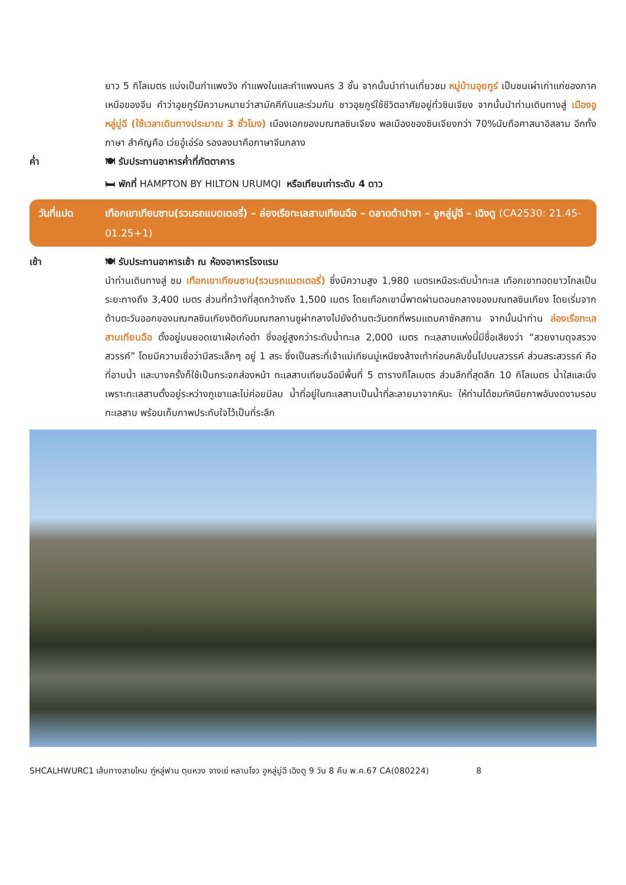ยาว 5 กิโลเมตร แบ่งเป็นกำแพงวัง กำแพงในและกำแพงนคร 3 ชั้น จากนั้นนำท่านเที่ยวชม หมู่บ้านอุยกูร์ เป็นชนเผ่าเก่าแก่ของภาคเหนือของจีน คำว่าอุยกูร์มีความหมายว่าสามัคคีกันและร่วมกัน ชาวอุยกูร์ใช้ชีวิตอาศัยอยู่ทั่วซินเจียง จากนั้นนำท่านเดินทางสู่ เมืองอูหลู่มู่ฉี (ใช้เวลาเดินทางประมาณ 3 ชั่วโมง) เมืองเอกของมณฑลซินเจียง พลเมืองของซินเจียงกว่า 70%นับถือศาสนาอิสลาม อีกทั้งภาษา สำคัญคือ เว่ยอู๋เอ่ร์อ รองลงมาคือภาษาจีนกลาง
ค่ำ 🍽 รับประทานอาหารค่ำที่ภัตตาคาร
🛏 พักที่ HAMPTON BY HILTON URUMQI หรือเทียบเท่าระดับ 4 ดาว
วันที่แปด เทือกเขาเทียนซาน(รวมรถแบตเตอรี่) – ล่องเรือทะเลสาบเทียนฉือ – ตลาดต้าปาจา – อูหลู่มู่ฉี – เฉิงตู (CA2530: 21.45-01.25+1)
เช้า 🍽 รับประทานอาหารเช้า ณ ห้องอาหารโรงแรม
นำท่านเดินทางสู่ ชม เทือกเขาเทียนซาน(รวมรถแบตเตอรี่) ซึ่งมีความสูง 1,980 เมตรเหนือระดับน้ำทะเล เทือกเขาทอดยาวไกลเป็นระยะทางถึง 3,400 เมตร ส่วนที่กว้างที่สุดกว้างถึง 1,500 เมตร โดยเทือกเขานี้พาดผ่านตอนกลางของมณฑลซินเกียง โดยเริ่มจากด้านตะวันออกของมณฑลซินเกียงติดกับมณฑลกานซูผ่ากลางไปยังด้านตะวันตกที่พรมแดนคาซัคสถาน จากนั้นนำท่าน ล่องเรือทะเลสาบเทียนฉือ ตั้งอยู่บนยอดเขาเฝ่อเก๋อต๋า ซึ่งอยู่สูงกว่าระดับน้ำทะเล 2,000 เมตร ทะเลสาบแห่งนี้มีชื่อเสียงว่า “สวยงามดุจสรวงสวรรค์” โดยมีความเชื่อว่ามีสระเล็กๆ อยู่ 1 สระ ซึ่งเป็นสระที่เจ้าแม่เทียนมู่เหนียงล้างเท้าก่อนกลับขึ้นไปบนสวรรค์ ส่วนสระสวรรค์ คือ ที่อาบน้ำ และบางครั้งก็ใช้เป็นกระจกส่องหน้า ทะเลสาบเทียนฉือมีพื้นที่ 5 ตารางกิโลเมตร ส่วนลึกที่สุดลึก 10 กิโลเมตร น้ำใสและนิ่งเพราะทะเลสาบตั้งอยู่ระหว่างภูเขาและไม่ค่อยมีลม น้ำที่อยู่ในทะเลสาบเป็นน้ำที่ละลายมาจากหิมะ ให้ท่านได้ชมทัศนียภาพอันงดงามรอบทะเลสาบ พร้อมเก็บภาพประทับใจไว้เป็นที่ระลึก
SHCALHWURC1 เส้นทางสายไหม ถู่หลู่ฟาน ตุนหวง จางเย่ หลานโจว อูหลู่มู่ฉี เฉิงตู 9 วัน 8 คืน พ.ค.67 CA(080224) 8